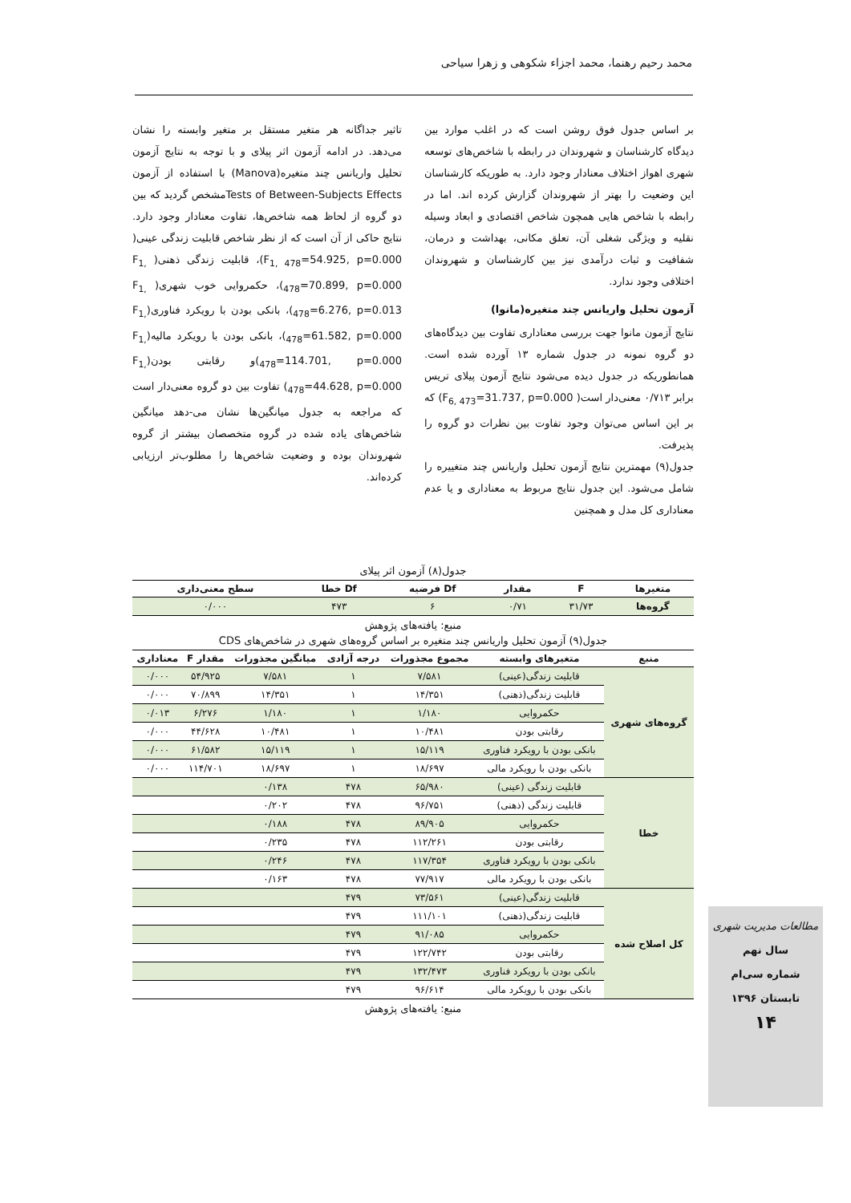محمد رحیم رهنما، محمد اجزاء شکوهی و زهرا سیاحی
بر اساس جدول فوق روشن است که در اغلب موارد بین دیدگاه کارشناسان و شهروندان در رابطه با شاخص‌های توسعه شهری اهواز اختلاف معنادار وجود دارد. به طوریکه کارشناسان این وضعیت را بهتر از شهروندان گزارش کرده اند. اما در رابطه با شاخص هایی همچون شاخص اقتصادی و ابعاد وسیله نقلیه و ویژگی شغلی آن، تعلق مکانی، بهداشت و درمان، شفافیت و ثبات درآمدی نیز بین کارشناسان و شهروندان اختلافی وجود ندارد.
آزمون تحلیل واریانس چند متغیره(مانوا)
نتایج آزمون مانوا جهت بررسی معناداری تفاوت بین دیدگاه‌های دو گروه نمونه در جدول شماره ۱۳ آورده شده است. همانطوریکه در جدول دیده می‌شود نتایج آزمون پیلای تریس برابر ۰/۷۱۳ معنی‌دار است( F<sub>6, 473</sub>=31.737, p=0.000) که بر این اساس می‌توان وجود تفاوت بین نظرات دو گروه را پذیرفت.
جدول(۹) مهمترین نتایج آزمون تحلیل واریانس چند متغییره را شامل می‌شود. این جدول نتایج مربوط به معناداری و یا عدم معناداری کل مدل و همچنین
تاثیر جداگانه هر متغیر مستقل بر متغیر وابسته را نشان می‌دهد. در ادامه آزمون اثر پیلای و با توجه به نتایج آزمون تحلیل واریانس چند متغیره(Manova) با استفاده از آزمون Tests of Between-Subjects Effectsمشخص گردید که بین دو گروه از لحاظ همه شاخص‌ها، تفاوت معنادار وجود دارد. نتایج حاکی از آن است که از نظر شاخص قابلیت زندگی عینی( F<sub>1, 478</sub>=54.925, p=0.000)، قابلیت زندگی ذهنی( F<sub>1, 478</sub>=70.899, p=0.000)، حکمروایی خوب شهری( F<sub>1, 478</sub>=6.276, p=0.013)، بانکی بودن با رویکرد فناوری(F<sub>1, 478</sub>=61.582, p=0.000)، بانکی بودن با رویکرد مالیه(F<sub>1, 478</sub>=114.701, p=0.000)و رقابتی بودن(F<sub>1, 478</sub>=44.628, p=0.000) تفاوت بین دو گروه معنی‌دار است که مراجعه به جدول میانگین‌ها نشان می-دهد میانگین شاخص‌های یاده شده در گروه متخصصان بیشتر از گروه شهروندان بوده و وضعیت شاخص‌ها را مطلوب‌تر ارزیابی کرده‌اند.
جدول(۸) آزمون اثر پیلای
| متغیرها | F | مقدار | Df فرضیه | Df خطا | سطح معنی‌داری |
| --- | --- | --- | --- | --- | --- |
| گروه‌ها | ۳۱/۷۳ | ۰/۷۱ | ۶ | ۴۷۳ | ۰/۰۰۰ |
منبع: یافته‌های پژوهش
جدول(۹) آزمون تحلیل واریانس چند متغیره بر اساس گروه‌های شهری در شاخص‌های CDS
| منبع | متغیرهای وابسته | مجموع مجذورات | درجه آزادی | میانگین مجذورات | مقدار F | معناداری |
| --- | --- | --- | --- | --- | --- | --- |
| گروه‌های شهری | قابلیت زندگی(عینی) | ۷/۵۸۱ | ۱ | ۷/۵۸۱ | ۵۴/۹۲۵ | ۰/۰۰۰ |
| | قابلیت زندگی(ذهنی) | ۱۴/۳۵۱ | ۱ | ۱۴/۳۵۱ | ۷۰/۸۹۹ | ۰/۰۰۰ |
| | حکمروایی | ۱/۱۸۰ | ۱ | ۱/۱۸۰ | ۶/۲۷۶ | ۰/۰۱۳ |
| | رقابتی بودن | ۱۰/۴۸۱ | ۱ | ۱۰/۴۸۱ | ۴۴/۶۲۸ | ۰/۰۰۰ |
| | بانکی بودن با رویکرد فناوری | ۱۵/۱۱۹ | ۱ | ۱۵/۱۱۹ | ۶۱/۵۸۲ | ۰/۰۰۰ |
| | بانکی بودن با رویکرد مالی | ۱۸/۶۹۷ | ۱ | ۱۸/۶۹۷ | ۱۱۴/۷۰۱ | ۰/۰۰۰ |
| خطا | قابلیت زندگی (عینی) | ۶۵/۹۸۰ | ۴۷۸ | ۰/۱۳۸ | | |
| | قابلیت زندگی (ذهنی) | ۹۶/۷۵۱ | ۴۷۸ | ۰/۲۰۲ | | |
| | حکمروایی | ۸۹/۹۰۵ | ۴۷۸ | ۰/۱۸۸ | | |
| | رقابتی بودن | ۱۱۲/۲۶۱ | ۴۷۸ | ۰/۲۳۵ | | |
| | بانکی بودن با رویکرد فناوری | ۱۱۷/۳۵۴ | ۴۷۸ | ۰/۲۴۶ | | |
| | بانکی بودن با رویکرد مالی | ۷۷/۹۱۷ | ۴۷۸ | ۰/۱۶۳ | | |
| کل اصلاح شده | قابلیت زندگی(عینی) | ۷۳/۵۶۱ | ۴۷۹ | | | |
| | قابلیت زندگی(ذهنی) | ۱۱۱/۱۰۱ | ۴۷۹ | | | |
| | حکمروایی | ۹۱/۰۸۵ | ۴۷۹ | | | |
| | رقابتی بودن | ۱۲۲/۷۴۲ | ۴۷۹ | | | |
| | بانکی بودن با رویکرد فناوری | ۱۳۲/۴۷۳ | ۴۷۹ | | | |
| | بانکی بودن با رویکرد مالی | ۹۶/۶۱۴ | ۴۷۹ | | | |
منبع: یافته‌های پژوهش
مطالعات مدیریت شهری
سال نهم
شماره سی‌ام
تابستان ۱۳۹۶
۱۴